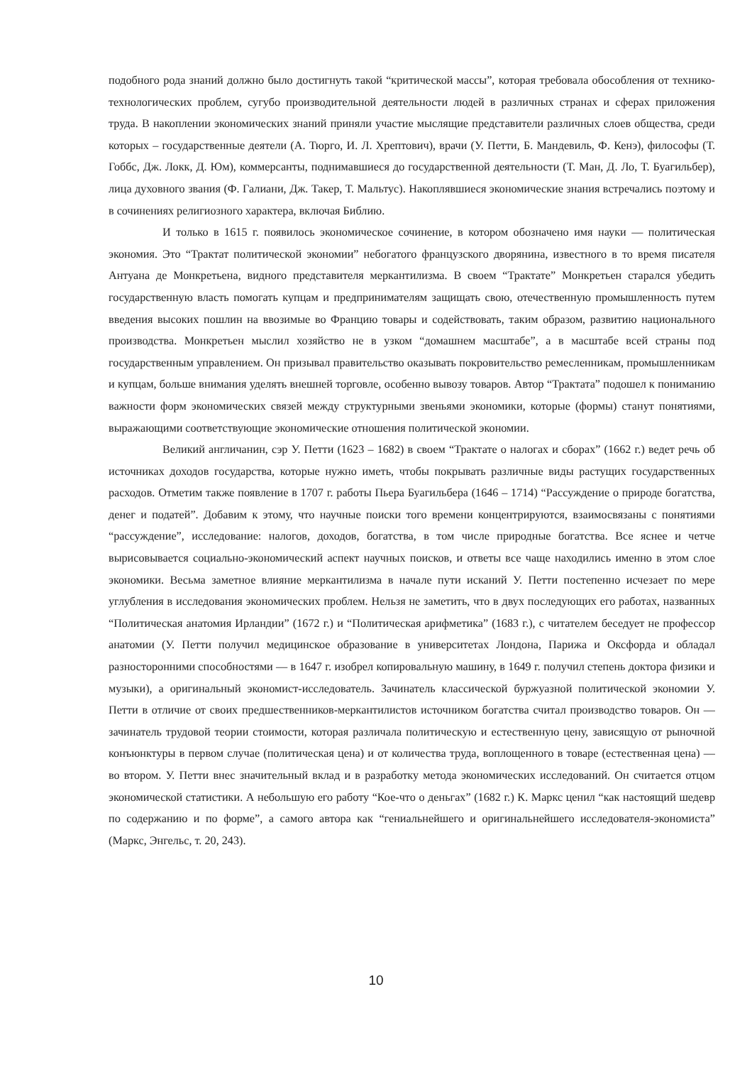подобного рода знаний должно было достигнуть такой “критической массы”, которая требовала обособления от технико-технологических проблем, сугубо производительной деятельности людей в различных странах и сферах приложения труда. В накоплении экономических знаний приняли участие мыслящие представители различных слоев общества, среди которых – государственные деятели (А. Тюрго, И. Л. Хрептович), врачи (У. Петти, Б. Мандевиль, Ф. Кенэ), философы (Т. Гоббс, Дж. Локк, Д. Юм), коммерсанты, поднимавшиеся до государственной деятельности (Т. Ман, Д. Ло, Т. Буагильбер), лица духовного звания (Ф. Галиани, Дж. Такер, Т. Мальтус). Накоплявшиеся экономические знания встречались поэтому и в сочинениях религиозного характера, включая Библию.
И только в 1615 г. появилось экономическое сочинение, в котором обозначено имя науки — политическая экономия. Это “Трактат политической экономии” небогатого французского дворянина, известного в то время писателя Антуана де Монкретьена, видного представителя меркантилизма. В своем “Трактате” Монкретьен старался убедить государственную власть помогать купцам и предпринимателям защищать свою, отечественную промышленность путем введения высоких пошлин на ввозимые во Францию товары и содействовать, таким образом, развитию национального производства. Монкретьен мыслил хозяйство не в узком “домашнем масштабе”, а в масштабе всей страны под государственным управлением. Он призывал правительство оказывать покровительство ремесленникам, промышленникам и купцам, больше внимания уделять внешней торговле, особенно вывозу товаров. Автор “Трактата” подошел к пониманию важности форм экономических связей между структурными звеньями экономики, которые (формы) станут понятиями, выражающими соответствующие экономические отношения политической экономии.
Великий англичанин, сэр У. Петти (1623 – 1682) в своем “Трактате о налогах и сборах” (1662 г.) ведет речь об источниках доходов государства, которые нужно иметь, чтобы покрывать различные виды растущих государственных расходов. Отметим также появление в 1707 г. работы Пьера Буагильбера (1646 – 1714) “Рассуждение о природе богатства, денег и податей”. Добавим к этому, что научные поиски того времени концентрируются, взаимосвязаны с понятиями “рассуждение”, исследование: налогов, доходов, богатства, в том числе природные богатства. Все яснее и четче вырисовывается социально-экономический аспект научных поисков, и ответы все чаще находились именно в этом слое экономики. Весьма заметное влияние меркантилизма в начале пути исканий У. Петти постепенно исчезает по мере углубления в исследования экономических проблем. Нельзя не заметить, что в двух последующих его работах, названных “Политическая анатомия Ирландии” (1672 г.) и “Политическая арифметика” (1683 г.), с читателем беседует не профессор анатомии (У. Петти получил медицинское образование в университетах Лондона, Парижа и Оксфорда и обладал разносторонними способностями — в 1647 г. изобрел копировальную машину, в 1649 г. получил степень доктора физики и музыки), а оригинальный экономист-исследователь. Зачинатель классической буржуазной политической экономии У. Петти в отличие от своих предшественников-меркантилистов источником богатства считал производство товаров. Он — зачинатель трудовой теории стоимости, которая различала политическую и естественную цену, зависящую от рыночной конъюнктуры в первом случае (политическая цена) и от количества труда, воплощенного в товаре (естественная цена) — во втором. У. Петти внес значительный вклад и в разработку метода экономических исследований. Он считается отцом экономической статистики. А небольшую его работу “Кое-что о деньгах” (1682 г.) К. Маркс ценил “как настоящий шедевр по содержанию и по форме”, а самого автора как “гениальнейшего и оригинальнейшего исследователя-экономиста” (Маркс, Энгельс, т. 20, 243).
10